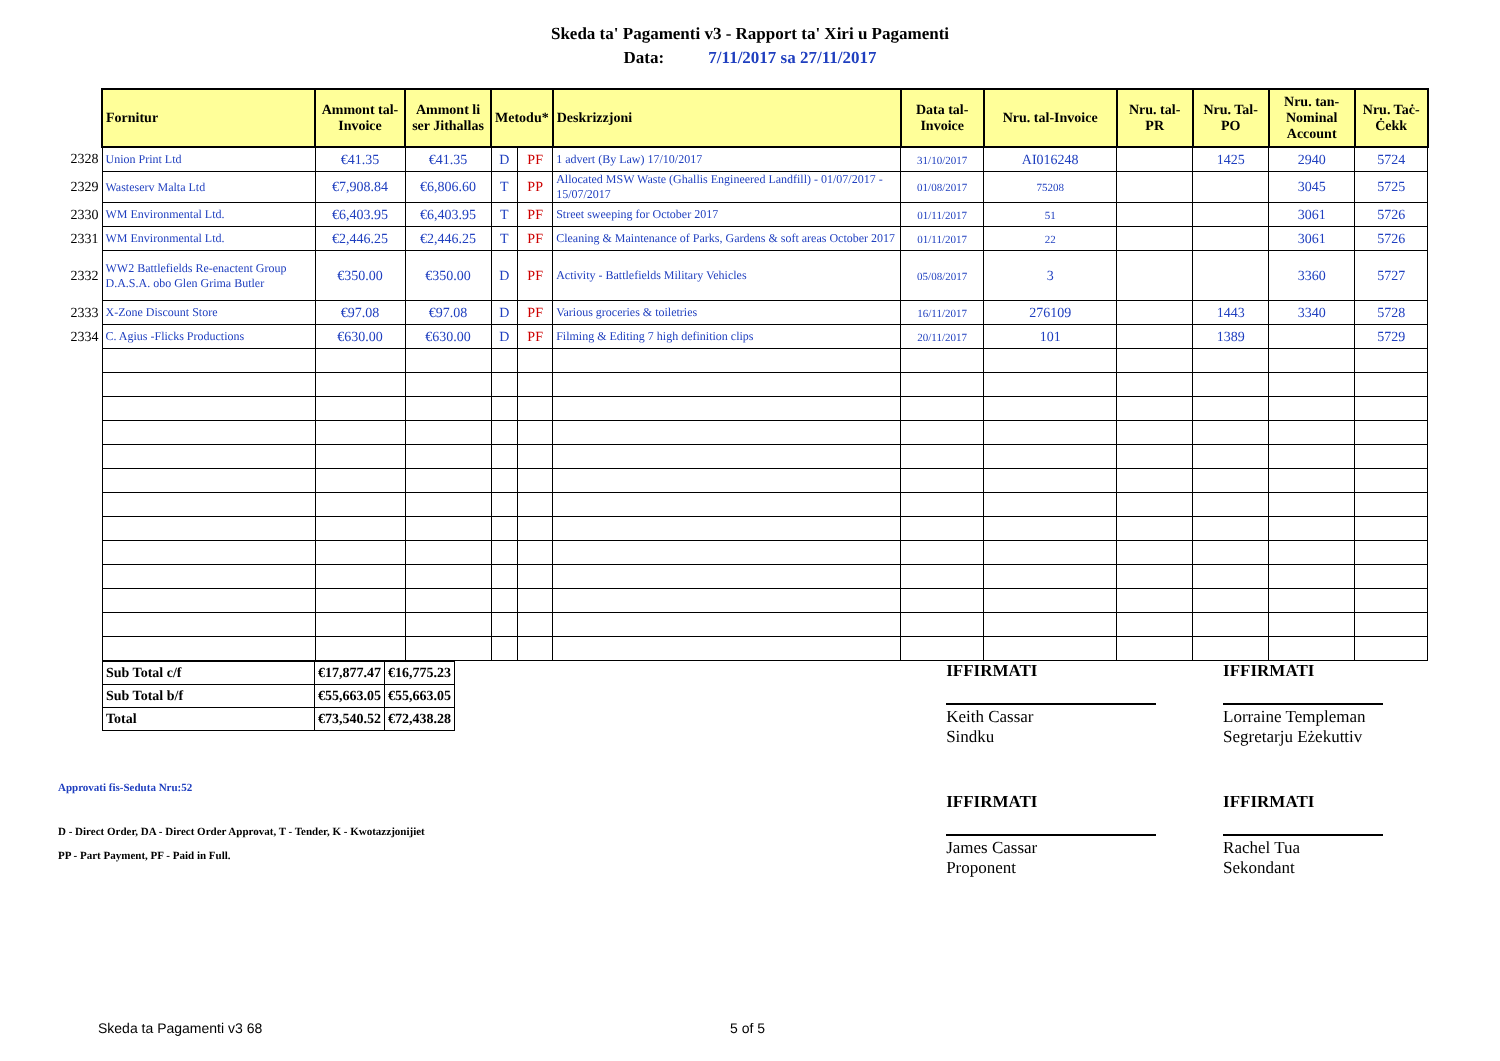Skeda ta' Pagamenti v3 - Rapport ta' Xiri u Pagamenti
Data: 7/11/2017 sa 27/11/2017
| | Fornitur | Ammont tal-Invoice | Ammont li ser Jithallas | Metodu* | | Deskrizzjoni | Data tal-Invoice | Nru. tal-Invoice | Nru. tal-PR | Nru. Tal-PO | Nru. tan-Nominal Account | Nru. Taċ-Ċekk |
| --- | --- | --- | --- | --- | --- | --- | --- | --- | --- | --- | --- | --- |
| 2328 | Union Print Ltd | €41.35 | €41.35 | D | PF | 1 advert (By Law) 17/10/2017 | 31/10/2017 | AI016248 | | 1425 | 2940 | 5724 |
| 2329 | Wasteserv Malta Ltd | €7,908.84 | €6,806.60 | T | PP | Allocated MSW Waste (Ghallis Engineered Landfill) - 01/07/2017 - 15/07/2017 | 01/08/2017 | 75208 | | | 3045 | 5725 |
| 2330 | WM Environmental Ltd. | €6,403.95 | €6,403.95 | T | PF | Street sweeping for October 2017 | 01/11/2017 | 51 | | | 3061 | 5726 |
| 2331 | WM Environmental Ltd. | €2,446.25 | €2,446.25 | T | PF | Cleaning & Maintenance of Parks, Gardens & soft areas October 2017 | 01/11/2017 | 22 | | | 3061 | 5726 |
| 2332 | WW2 Battlefields Re-enactent Group D.A.S.A. obo Glen Grima Butler | €350.00 | €350.00 | D | PF | Activity - Battlefields Military Vehicles | 05/08/2017 | 3 | | | 3360 | 5727 |
| 2333 | X-Zone Discount Store | €97.08 | €97.08 | D | PF | Various groceries & toiletries | 16/11/2017 | 276109 | | 1443 | 3340 | 5728 |
| 2334 | C. Agius -Flicks Productions | €630.00 | €630.00 | D | PF | Filming & Editing 7 high definition clips | 20/11/2017 | 101 | | 1389 | | 5729 |
| Sub Total c/f | €17,877.47 | €16,775.23 |
| Sub Total b/f | €55,663.05 | €55,663.05 |
| Total | €73,540.52 | €72,438.28 |
Approvati fis-Seduta Nru:52
D - Direct Order, DA - Direct Order Approvat, T - Tender, K - Kwotazzjonijiet
PP - Part Payment, PF - Paid in Full.
IFFIRMATI
Keith Cassar
Sindku
IFFIRMATI
James Cassar
Proponent
IFFIRMATI
Lorraine Templeman
Segretarju Eżekuttiv
IFFIRMATI
Rachel Tua
Sekondant
Skeda ta Pagamenti v3 68 5 of 5